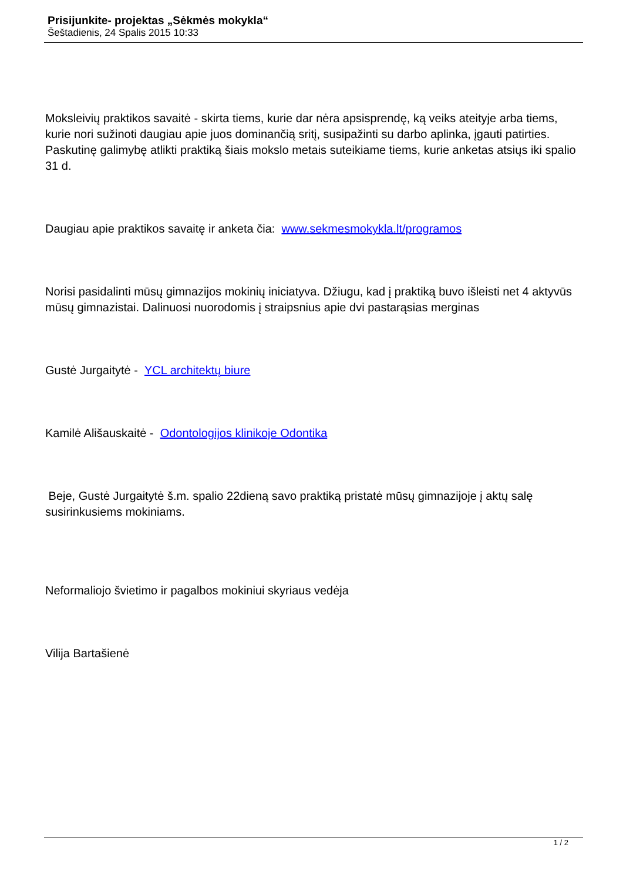Prisijunkite- projektas „Sėkmės mokykla“
Šeštadienis, 24 Spalis 2015 10:33
Moksleivių praktikos savaitė - skirta tiems, kurie dar nėra apsisprendę, ką veiks ateityje arba tiems, kurie nori sužinoti daugiau apie juos dominančią sritį, susipažinti su darbo aplinka, įgauti patirties. Paskutinę galimybę atlikti praktiką šiais mokslo metais suteikiame tiems, kurie anketas atsiųs iki spalio 31 d.
Daugiau apie praktikos savaitę ir anketa čia: www.sekmesmokykla.lt/programos
Norisi pasidalinti mūsų gimnazijos mokinių iniciatyva. Džiugu, kad į praktiką buvo išleisti net 4 aktyvūs mūsų gimnazistai. Dalinuosi nuorodomis į straipsnius apie dvi pastarąsias merginas
Gustė Jurgaitytė - YCL architektų biure
Kamilė Ališauskaitė - Odontologijos klinikoje Odontika
Beje, Gustė Jurgaitytė š.m. spalio 22dieną savo praktiką pristatė mūsų gimnazijoje į aktų salę susirinkusiems mokiniams.
Neformaliojo švietimo ir pagalbos mokiniui skyriaus vedėja
Vilija Bartašienė
1 / 2